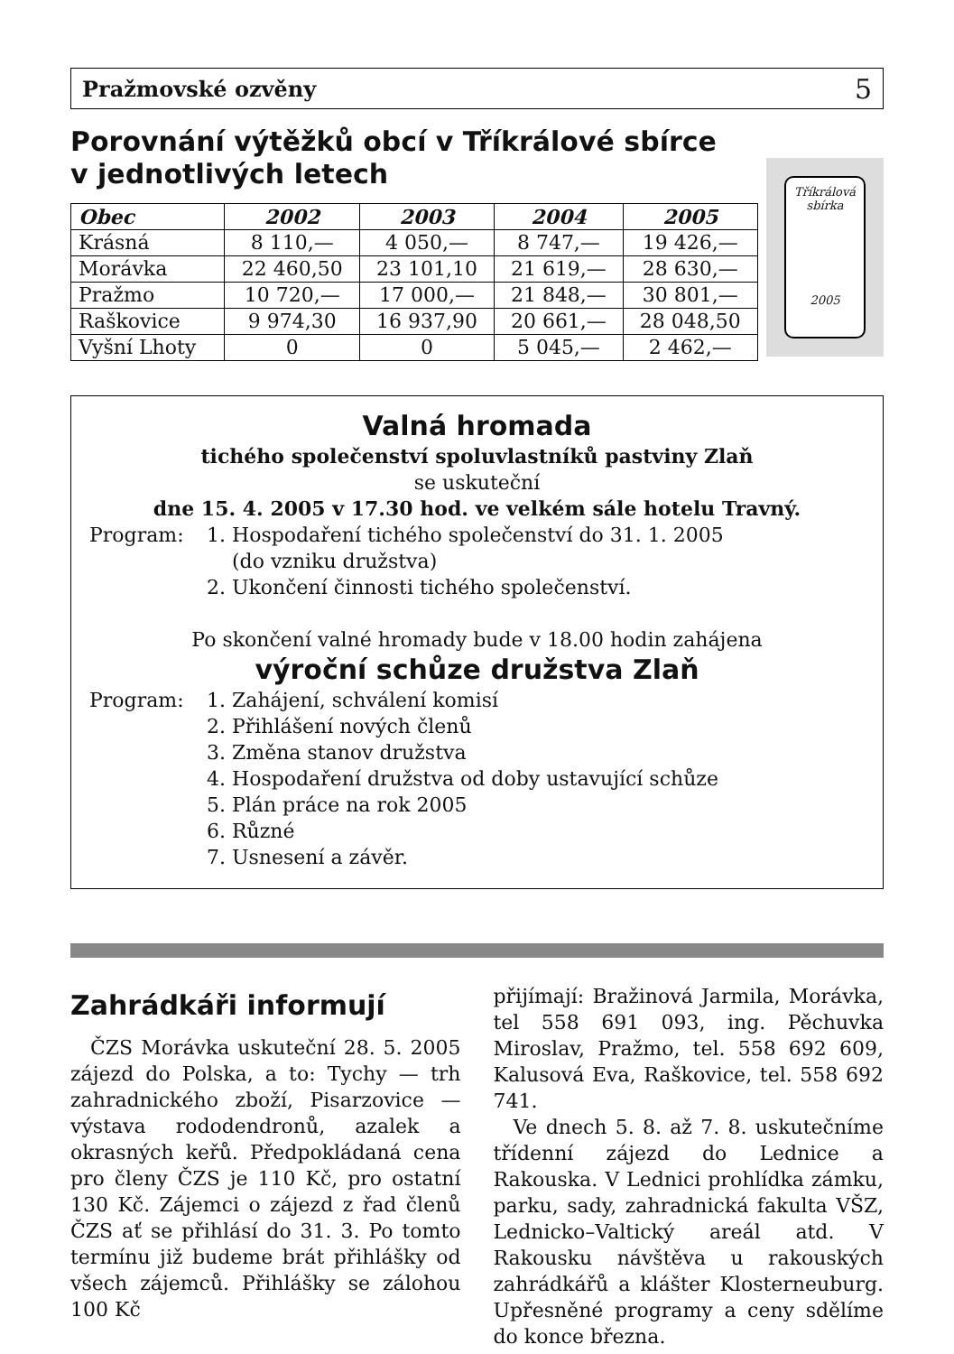Pražmovské ozvěny 5
Porovnání výtěžků obcí v Tříkrálové sbírce
v jednotlivých letech
| Obec | 2002 | 2003 | 2004 | 2005 |
| --- | --- | --- | --- | --- |
| Krásná | 8 110,— | 4 050,— | 8 747,— | 19 426,— |
| Morávka | 22 460,50 | 23 101,10 | 21 619,— | 28 630,— |
| Pražmo | 10 720,— | 17 000,— | 21 848,— | 30 801,— |
| Raškovice | 9 974,30 | 16 937,90 | 20 661,— | 28 048,50 |
| Vyšní Lhoty | 0 | 0 | 5 045,— | 2 462,— |
Tříkrálová sbírka
2005
Valná hromada
tichého společenství spoluvlastníků pastviny Zlaň
se uskuteční
dne 15. 4. 2005 v 17.30 hod. ve velkém sále hotelu Travný.
Program: 1. Hospodaření tichého společenství do 31. 1. 2005
(do vzniku družstva)
2. Ukončení činnosti tichého společenství.
Po skončení valné hromady bude v 18.00 hodin zahájena
výroční schůze družstva Zlaň
Program: 1. Zahájení, schválení komisí
2. Přihlášení nových členů
3. Změna stanov družstva
4. Hospodaření družstva od doby ustavující schůze
5. Plán práce na rok 2005
6. Různé
7. Usnesení a závěr.
Zahrádkáři informují
ČZS Morávka uskuteční 28. 5. 2005 zájezd do Polska, a to: Tychy — trh zahradnického zboží, Pisarzovice — výstava rododendronů, azalek a okrasných keřů. Předpokládaná cena pro členy ČZS je 110 Kč, pro ostatní 130 Kč. Zájemci o zájezd z řad členů ČZS ať se přihlásí do 31. 3. Po tomto termínu již budeme brát přihlášky od všech zájemců. Přihlášky se zálohou 100 Kč
přijímají: Bražinová Jarmila, Morávka, tel 558 691 093, ing. Pěchuvka Miroslav, Pražmo, tel. 558 692 609, Kalusová Eva, Raškovice, tel. 558 692 741.
Ve dnech 5. 8. až 7. 8. uskutečníme třídenní zájezd do Lednice a Rakouska. V Lednici prohlídka zámku, parku, sady, zahradnická fakulta VŠZ, Lednicko–Valtický areál atd. V Rakousku návštěva u rakouských zahrádkářů a klášter Klosterneuburg. Upřesněné programy a ceny sdělíme do konce března.